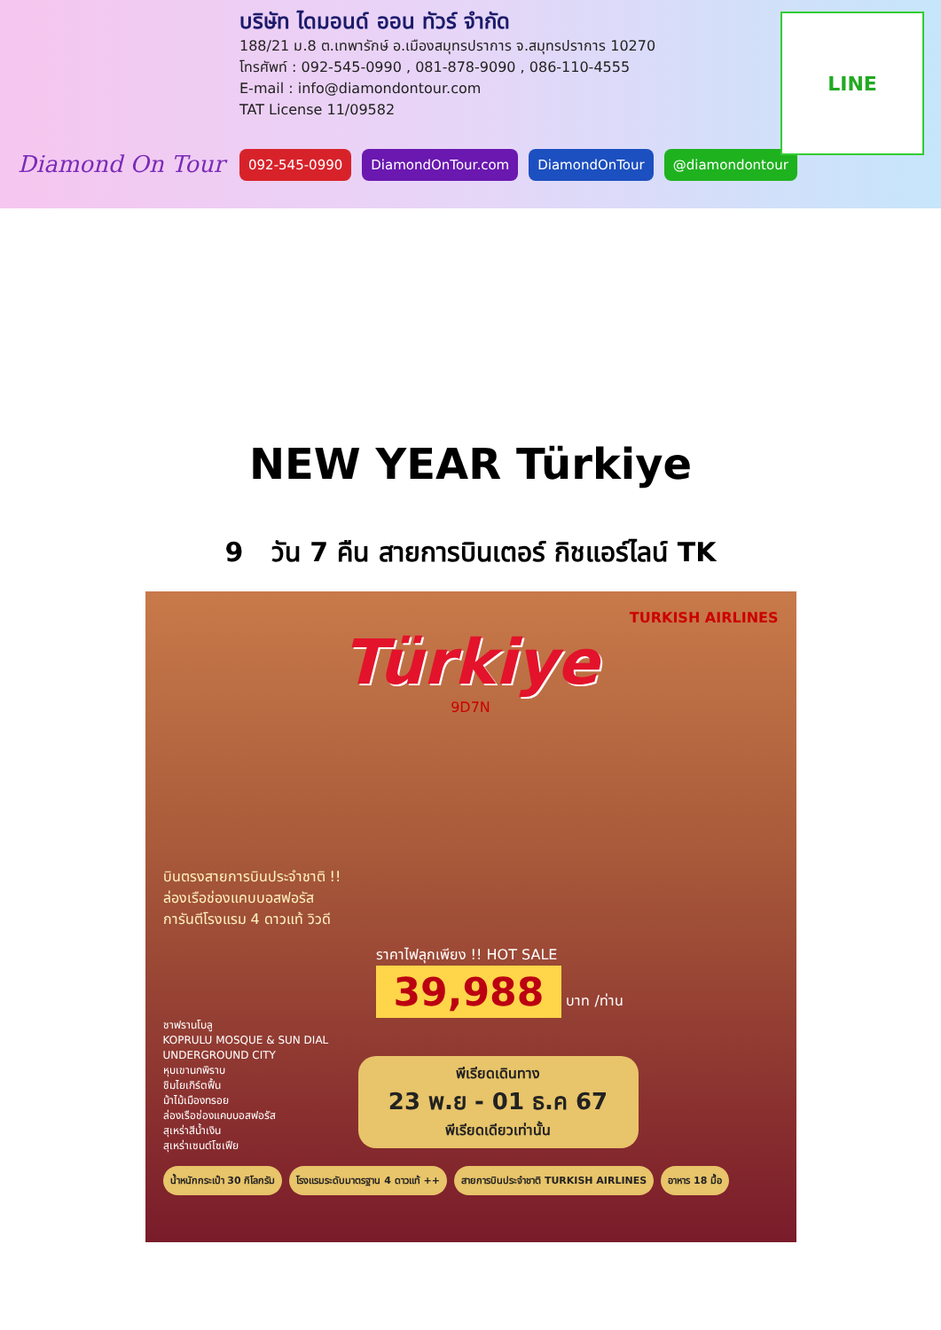Diamond On Tour
บริษัท ไดมอนด์ ออน ทัวร์ จำกัด
188/21 ม.8 ต.เทพารักษ์ อ.เมืองสมุทรปราการ จ.สมุทรปราการ 10270
โทรศัพท์ : 092-545-0990 , 081-878-9090 , 086-110-4555
E-mail : info@diamondontour.com
TAT License 11/09582
092-545-0990 DiamondOnTour.com DiamondOnTour @diamondontour
LINE
NEW YEAR Türkiye
9 วัน 7 คืน สายการบินเตอร์ กิชแอร์ไลน์ TK
TURKISH AIRLINES
Türkiye
9D7N
บินตรงสายการบินประจำชาติ !!
ล่องเรือช่องแคบบอสฟอรัส
การันตีโรงแรม 4 ดาวแท้ วิวดี
ราคาไฟลุกเพียง !! HOT SALE
39,988 บาท /ท่าน
ชาฟรานโบลู
KOPRULU MOSQUE & SUN DIAL
UNDERGROUND CITY
หุบเขานกพิราบ
ชิมไยเกิร์ตฟื้น
ม้าไม้เมืองทรอย
ล่องเรือช่องแคบบอสฟอรัส
สุเหร่าสีน้ำเงิน
สุเหร่าเซนต์โซเฟีย
พีเรียดเดินทาง
23 พ.ย - 01 ธ.ค 67
พีเรียดเดียวเท่านั้น
น้ำหนักกระเป๋า 30 กิโลกรัม โรงแรมระดับมาตรฐาน 4 ดาวแท้ ++ สายการบินประจำชาติ TURKISH AIRLINES
อาหาร 18 มื้อ